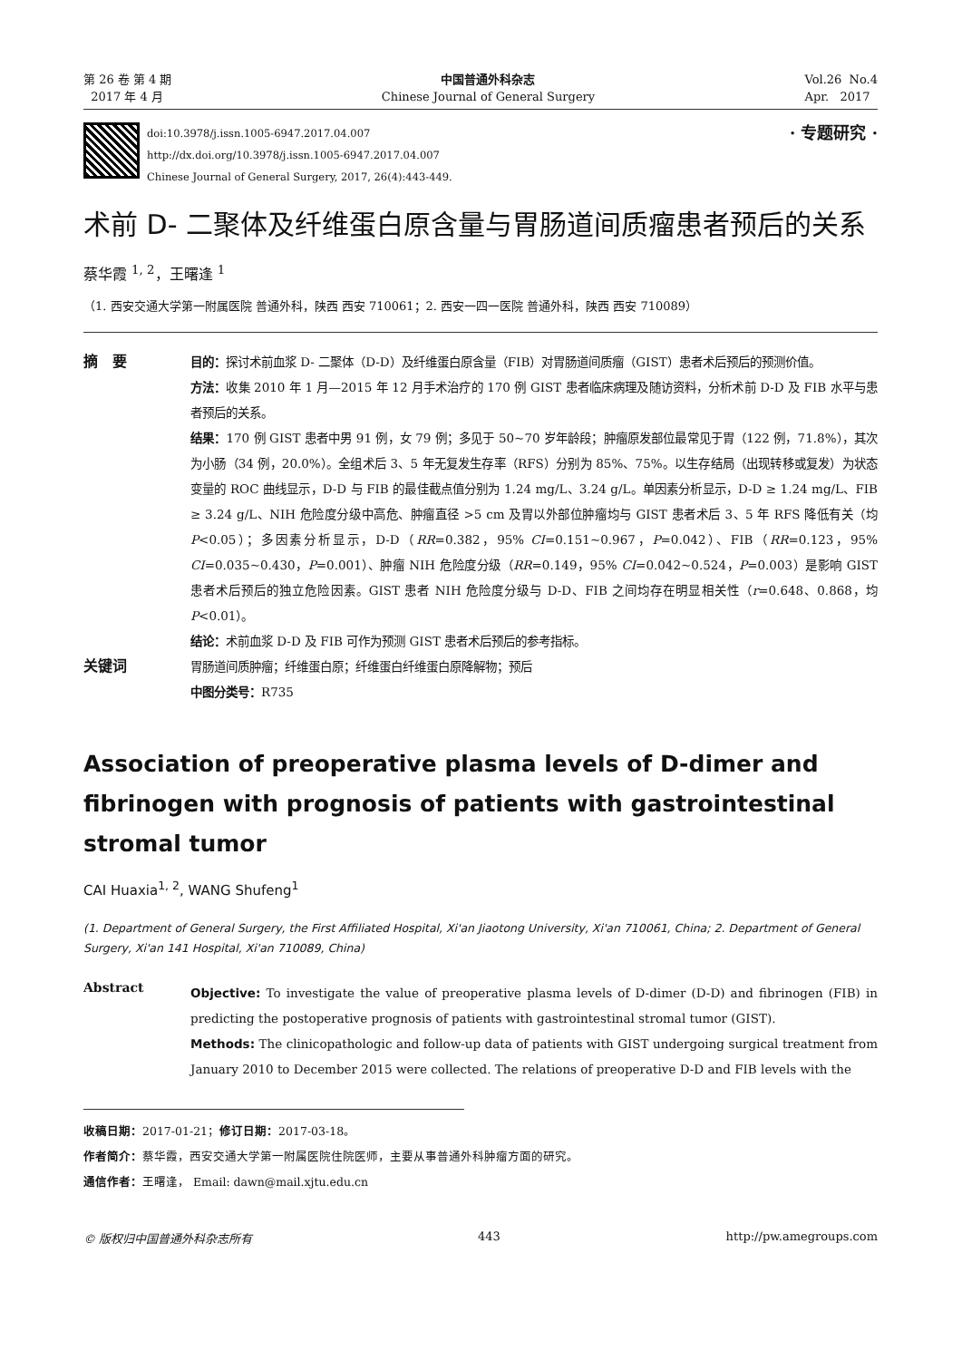第 26 卷 第 4 期
2017 年 4 月
中国普通外科杂志
Chinese Journal of General Surgery
Vol.26 No.4
Apr. 2017
doi:10.3978/j.issn.1005-6947.2017.04.007
http://dx.doi.org/10.3978/j.issn.1005-6947.2017.04.007
Chinese Journal of General Surgery, 2017, 26(4):443-449.
· 专题研究 ·
术前 D- 二聚体及纤维蛋白原含量与胃肠道间质瘤患者预后的关系
蔡华霞 <sup>1, 2</sup>，王曙逢 <sup>1</sup>
（1. 西安交通大学第一附属医院 普通外科，陕西 西安 710061；2. 西安一四一医院 普通外科，陕西 西安 710089）
摘　要
目的：探讨术前血浆 D- 二聚体（D-D）及纤维蛋白原含量（FIB）对胃肠道间质瘤（GIST）患者术后预后的预测价值。
方法：收集 2010 年 1 月—2015 年 12 月手术治疗的 170 例 GIST 患者临床病理及随访资料，分析术前 D-D 及 FIB 水平与患者预后的关系。
结果：170 例 GIST 患者中男 91 例，女 79 例；多见于 50~70 岁年龄段；肿瘤原发部位最常见于胃（122 例，71.8%），其次为小肠（34 例，20.0%）。全组术后 3、5 年无复发生存率（RFS）分别为 85%、75%。以生存结局（出现转移或复发）为状态变量的 ROC 曲线显示，D-D 与 FIB 的最佳截点值分别为 1.24 mg/L、3.24 g/L。单因素分析显示，D-D ≥ 1.24 mg/L、FIB ≥ 3.24 g/L、NIH 危险度分级中高危、肿瘤直径 >5 cm 及胃以外部位肿瘤均与 GIST 患者术后 3、5 年 RFS 降低有关（均 P<0.05）；多因素分析显示，D-D（RR=0.382，95% CI=0.151~0.967，P=0.042）、FIB（RR=0.123，95% CI=0.035~0.430，P=0.001）、肿瘤 NIH 危险度分级（RR=0.149，95% CI=0.042~0.524，P=0.003）是影响 GIST 患者术后预后的独立危险因素。GIST 患者 NIH 危险度分级与 D-D、FIB 之间均存在明显相关性（r=0.648、0.868，均 P<0.01）。
结论：术前血浆 D-D 及 FIB 可作为预测 GIST 患者术后预后的参考指标。
关键词
胃肠道间质肿瘤；纤维蛋白原；纤维蛋白纤维蛋白原降解物；预后
中图分类号：R735
Association of preoperative plasma levels of D-dimer and fibrinogen with prognosis of patients with gastrointestinal stromal tumor
CAI Huaxia<sup>1, 2</sup>, WANG Shufeng<sup>1</sup>
(1. Department of General Surgery, the First Affiliated Hospital, Xi'an Jiaotong University, Xi'an 710061, China; 2. Department of General Surgery, Xi'an 141 Hospital, Xi'an 710089, China)
Abstract
Objective: To investigate the value of preoperative plasma levels of D-dimer (D-D) and fibrinogen (FIB) in predicting the postoperative prognosis of patients with gastrointestinal stromal tumor (GIST).
Methods: The clinicopathologic and follow-up data of patients with GIST undergoing surgical treatment from January 2010 to December 2015 were collected. The relations of preoperative D-D and FIB levels with the
收稿日期：2017-01-21；修订日期：2017-03-18。
作者简介：蔡华霞，西安交通大学第一附属医院住院医师，主要从事普通外科肿瘤方面的研究。
通信作者：王曙逢， Email: dawn@mail.xjtu.edu.cn
© 版权归中国普通外科杂志所有 443 http://pw.amegroups.com